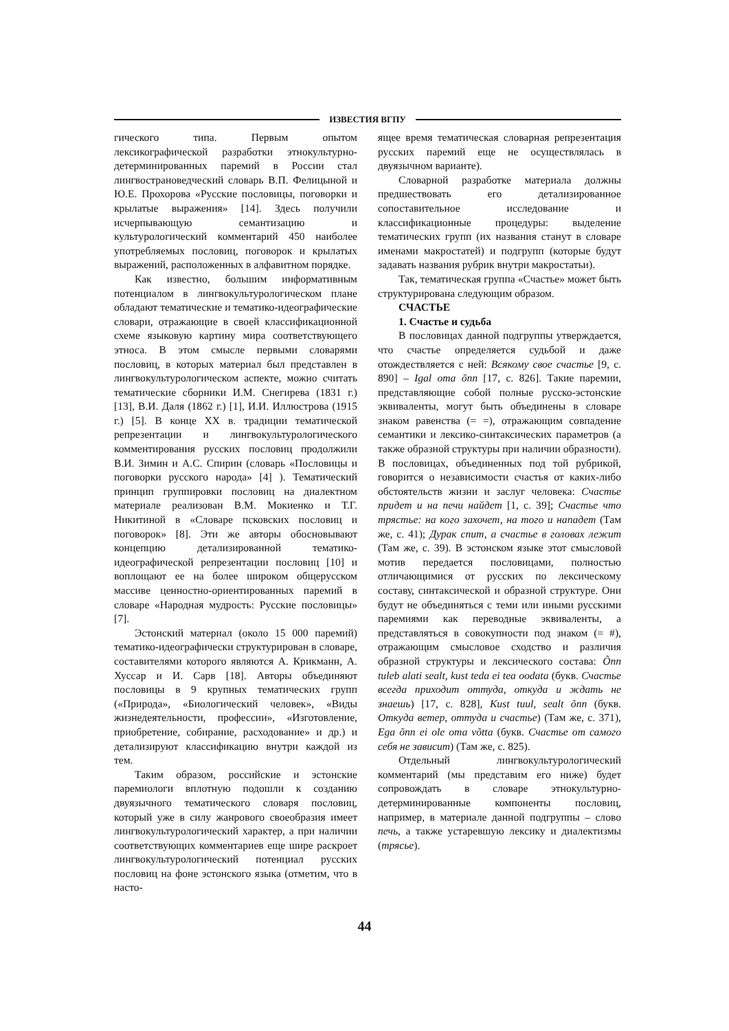ИЗВЕСТИЯ ВГПУ
гического типа. Первым опытом лексикографической разработки этнокультурно-детерминированных паремий в России стал лингвострановедческий словарь В.П. Фелицыной и Ю.Е. Прохорова «Русские пословицы, поговорки и крылатые выражения» [14]. Здесь получили исчерпывающую семантизацию и культурологический комментарий 450 наиболее употребляемых пословиц, поговорок и крылатых выражений, расположенных в алфавитном порядке.
Как известно, большим информативным потенциалом в лингвокультурологическом плане обладают тематические и тематико-идеографические словари, отражающие в своей классификационной схеме языковую картину мира соответствующего этноса. В этом смысле первыми словарями пословиц, в которых материал был представлен в лингвокультурологическом аспекте, можно считать тематические сборники И.М. Снегирева (1831 г.) [13], В.И. Даля (1862 г.) [1], И.И. Иллюстрова (1915 г.) [5]. В конце XX в. традиции тематической репрезентации и лингвокультурологического комментирования русских пословиц продолжили В.И. Зимин и А.С. Спирин (словарь «Пословицы и поговорки русского народа» [4] ). Тематический принцип группировки пословиц на диалектном материале реализован В.М. Мокиенко и Т.Г. Никитиной в «Словаре псковских пословиц и поговорок» [8]. Эти же авторы обосновывают концепцию детализированной тематико-идеографической репрезентации пословиц [10] и воплощают ее на более широком общерусском массиве ценностно-ориентированных паремий в словаре «Народная мудрость: Русские пословицы» [7].
Эстонский материал (около 15 000 паремий) тематико-идеографически структурирован в словаре, составителями которого являются А. Крикманн, А. Хуссар и И. Сарв [18]. Авторы объединяют пословицы в 9 крупных тематических групп («Природа», «Биологический человек», «Виды жизнедеятельности, профессии», «Изготовление, приобретение, собирание, расходование» и др.) и детализируют классификацию внутри каждой из тем.
Таким образом, российские и эстонские паремиологи вплотную подошли к созданию двуязычного тематического словаря пословиц, который уже в силу жанрового своеобразия имеет лингвокультурологический характер, а при наличии соответствующих комментариев еще шире раскроет лингвокультурологический потенциал русских пословиц на фоне эстонского языка (отметим, что в насто-
ящее время тематическая словарная репрезентация русских паремий еще не осуществлялась в двуязычном варианте).
Словарной разработке материала должны предшествовать его детализированное сопоставительное исследование и классификационные процедуры: выделение тематических групп (их названия станут в словаре именами макростатей) и подгрупп (которые будут задавать названия рубрик внутри макростатьи).
Так, тематическая группа «Счастье» может быть структурирована следующим образом.
СЧАСТЬЕ
1. Счастье и судьба
В пословицах данной подгруппы утверждается, что счастье определяется судьбой и даже отождествляется с ней: Всякому свое счастье [9, с. 890] – Igal oma õnn [17, с. 826]. Такие паремии, представляющие собой полные русско-эстонские эквиваленты, могут быть объединены в словаре знаком равенства (= =), отражающим совпадение семантики и лексико-синтаксических параметров (а также образной структуры при наличии образности). В пословицах, объединенных под той рубрикой, говорится о независимости счастья от каких-либо обстоятельств жизни и заслуг человека: Счастье придет и на печи найдет [1, с. 39]; Счастье что трястье: на кого захочет, на того и нападет (Там же, с. 41); Дурак спит, а счастье в головах лежит (Там же, с. 39). В эстонском языке этот смысловой мотив передается пословицами, полностью отличающимися от русских по лексическому составу, синтаксической и образной структуре. Они будут не объединяться с теми или иными русскими паремиями как переводные эквиваленты, а представляться в совокупности под знаком (= #), отражающим смысловое сходство и различия образной структуры и лексического состава: Õnn tuleb alati sealt, kust teda ei tea oodata (букв. Счастье всегда приходит оттуда, откуда и ждать не знаешь) [17, с. 828], Kust tuul, sealt õnn (букв. Откуда ветер, оттуда и счастье) (Там же, с. 371), Ega õnn ei ole oma võtta (букв. Счастье от самого себя не зависит) (Там же, с. 825).
Отдельный лингвокультурологический комментарий (мы представим его ниже) будет сопровождать в словаре этнокультурно-детерминированные компоненты пословиц, например, в материале данной подгруппы – слово печь, а также устаревшую лексику и диалектизмы (трясье).
44